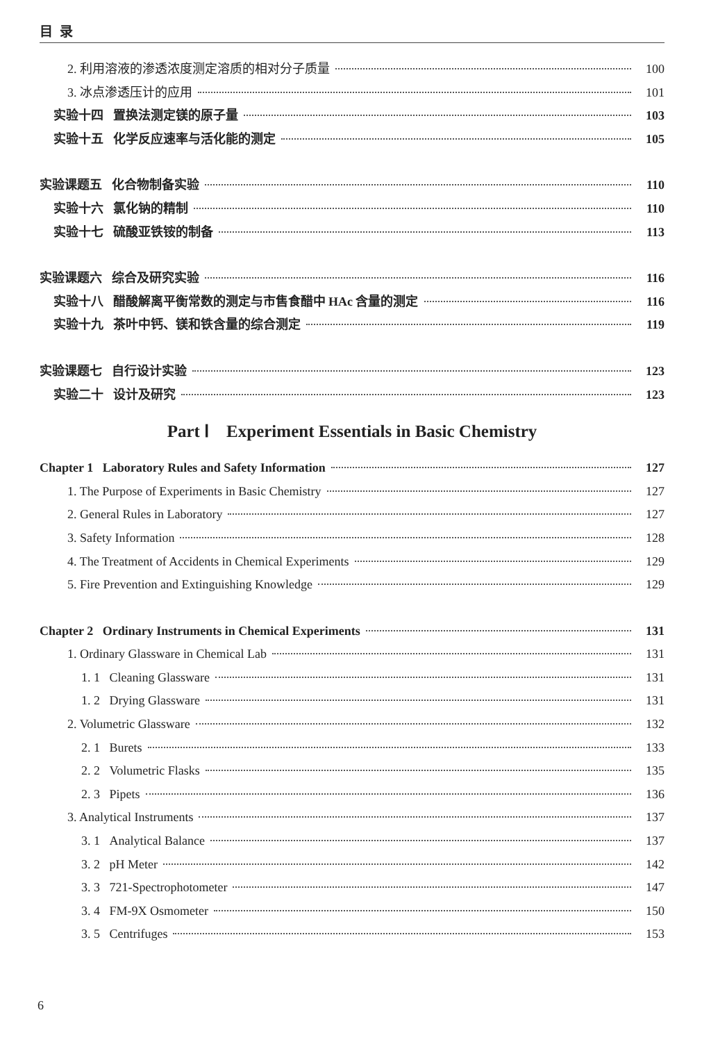目 录
2. 利用溶液的渗透浓度测定溶质的相对分子质量 100
3. 冰点渗透压计的应用 101
实验十四 置换法测定镁的原子量 103
实验十五 化学反应速率与活化能的测定 105
实验课题五 化合物制备实验 110
实验十六 氯化钠的精制 110
实验十七 硫酸亚铁铵的制备 113
实验课题六 综合及研究实验 116
实验十八 醋酸解离平衡常数的测定与市售食醋中 HAc 含量的测定 116
实验十九 茶叶中钙、镁和铁含量的综合测定 119
实验课题七 自行设计实验 123
实验二十 设计及研究 123
Part Ⅰ Experiment Essentials in Basic Chemistry
Chapter 1 Laboratory Rules and Safety Information 127
1. The Purpose of Experiments in Basic Chemistry 127
2. General Rules in Laboratory 127
3. Safety Information 128
4. The Treatment of Accidents in Chemical Experiments 129
5. Fire Prevention and Extinguishing Knowledge 129
Chapter 2 Ordinary Instruments in Chemical Experiments 131
1. Ordinary Glassware in Chemical Lab 131
1. 1 Cleaning Glassware 131
1. 2 Drying Glassware 131
2. Volumetric Glassware 132
2. 1 Burets 133
2. 2 Volumetric Flasks 135
2. 3 Pipets 136
3. Analytical Instruments 137
3. 1 Analytical Balance 137
3. 2 pH Meter 142
3. 3 721-Spectrophotometer 147
3. 4 FM-9X Osmometer 150
3. 5 Centrifuges 153
6